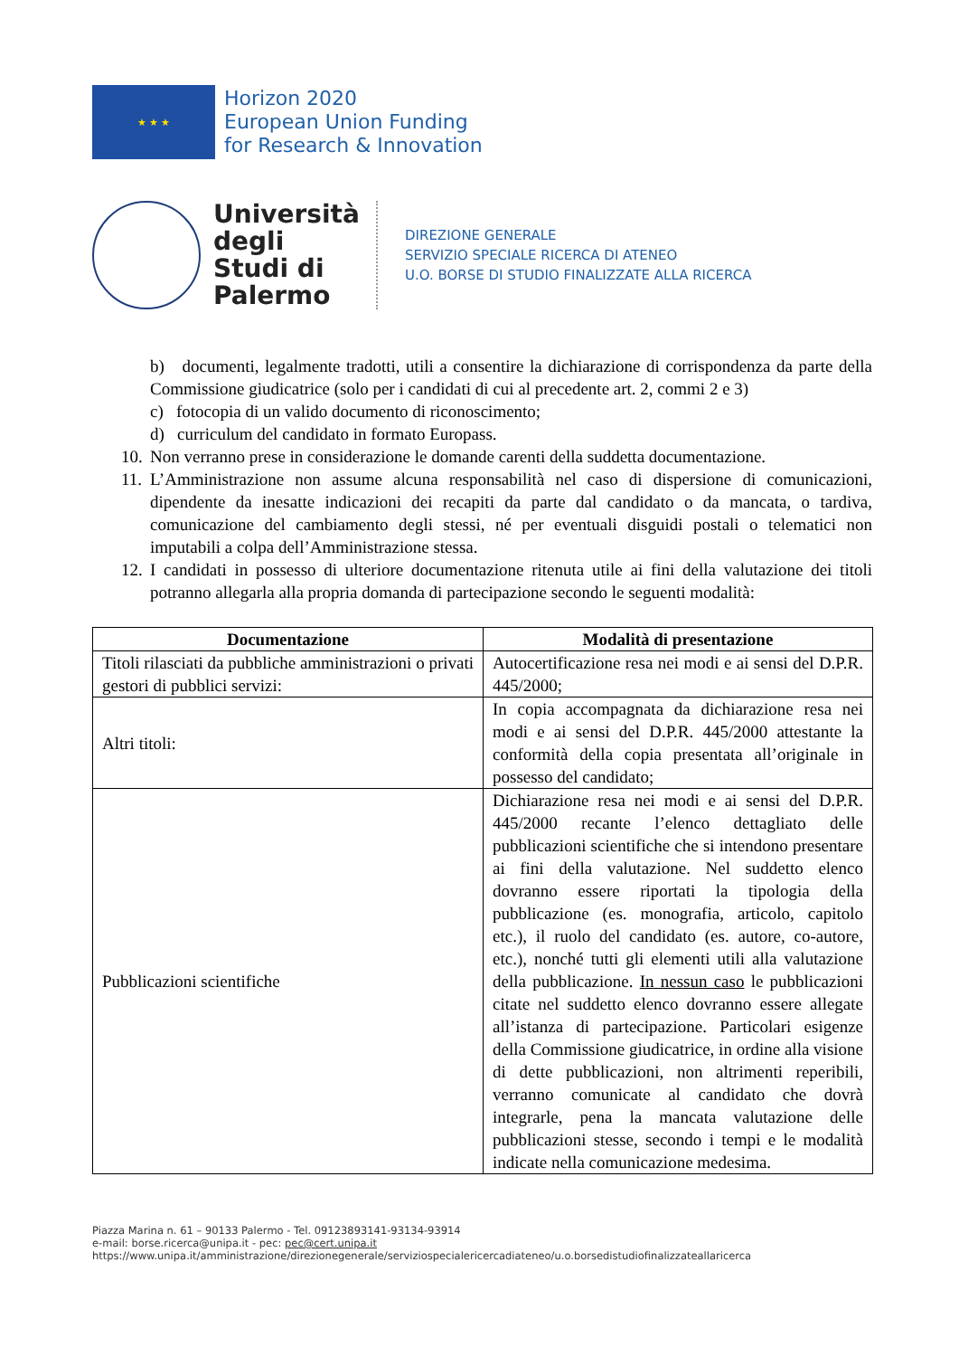★ ★ ★
Horizon 2020
European Union Funding
for Research & Innovation
Università degli Studi di Palermo
DIREZIONE GENERALE
SERVIZIO SPECIALE RICERCA DI ATENEO
U.O. BORSE DI STUDIO FINALIZZATE ALLA RICERCA
b) documenti, legalmente tradotti, utili a consentire la dichiarazione di corrispondenza da parte della Commissione giudicatrice (solo per i candidati di cui al precedente art. 2, commi 2 e 3)
c) fotocopia di un valido documento di riconoscimento;
d) curriculum del candidato in formato Europass.
10. Non verranno prese in considerazione le domande carenti della suddetta documentazione.
11. L’Amministrazione non assume alcuna responsabilità nel caso di dispersione di comunicazioni, dipendente da inesatte indicazioni dei recapiti da parte dal candidato o da mancata, o tardiva, comunicazione del cambiamento degli stessi, né per eventuali disguidi postali o telematici non imputabili a colpa dell’Amministrazione stessa.
12. I candidati in possesso di ulteriore documentazione ritenuta utile ai fini della valutazione dei titoli potranno allegarla alla propria domanda di partecipazione secondo le seguenti modalità:
| Documentazione | Modalità di presentazione |
| --- | --- |
| Titoli rilasciati da pubbliche amministrazioni o privati gestori di pubblici servizi: | Autocertificazione resa nei modi e ai sensi del D.P.R. 445/2000; |
| Altri titoli: | In copia accompagnata da dichiarazione resa nei modi e ai sensi del D.P.R. 445/2000 attestante la conformità della copia presentata all’originale in possesso del candidato; |
| Pubblicazioni scientifiche | Dichiarazione resa nei modi e ai sensi del D.P.R. 445/2000 recante l’elenco dettagliato delle pubblicazioni scientifiche che si intendono presentare ai fini della valutazione. Nel suddetto elenco dovranno essere riportati la tipologia della pubblicazione (es. monografia, articolo, capitolo etc.), il ruolo del candidato (es. autore, co-autore, etc.), nonché tutti gli elementi utili alla valutazione della pubblicazione. In nessun caso le pubblicazioni citate nel suddetto elenco dovranno essere allegate all’istanza di partecipazione. Particolari esigenze della Commissione giudicatrice, in ordine alla visione di dette pubblicazioni, non altrimenti reperibili, verranno comunicate al candidato che dovrà integrarle, pena la mancata valutazione delle pubblicazioni stesse, secondo i tempi e le modalità indicate nella comunicazione medesima. |
Piazza Marina n. 61 – 90133 Palermo - Tel. 09123893141-93134-93914
e-mail: borse.ricerca@unipa.it - pec: pec@cert.unipa.it
https://www.unipa.it/amministrazione/direzionegenerale/serviziospecialericercadiateneo/u.o.borsedistudiofinalizzateallaricerca